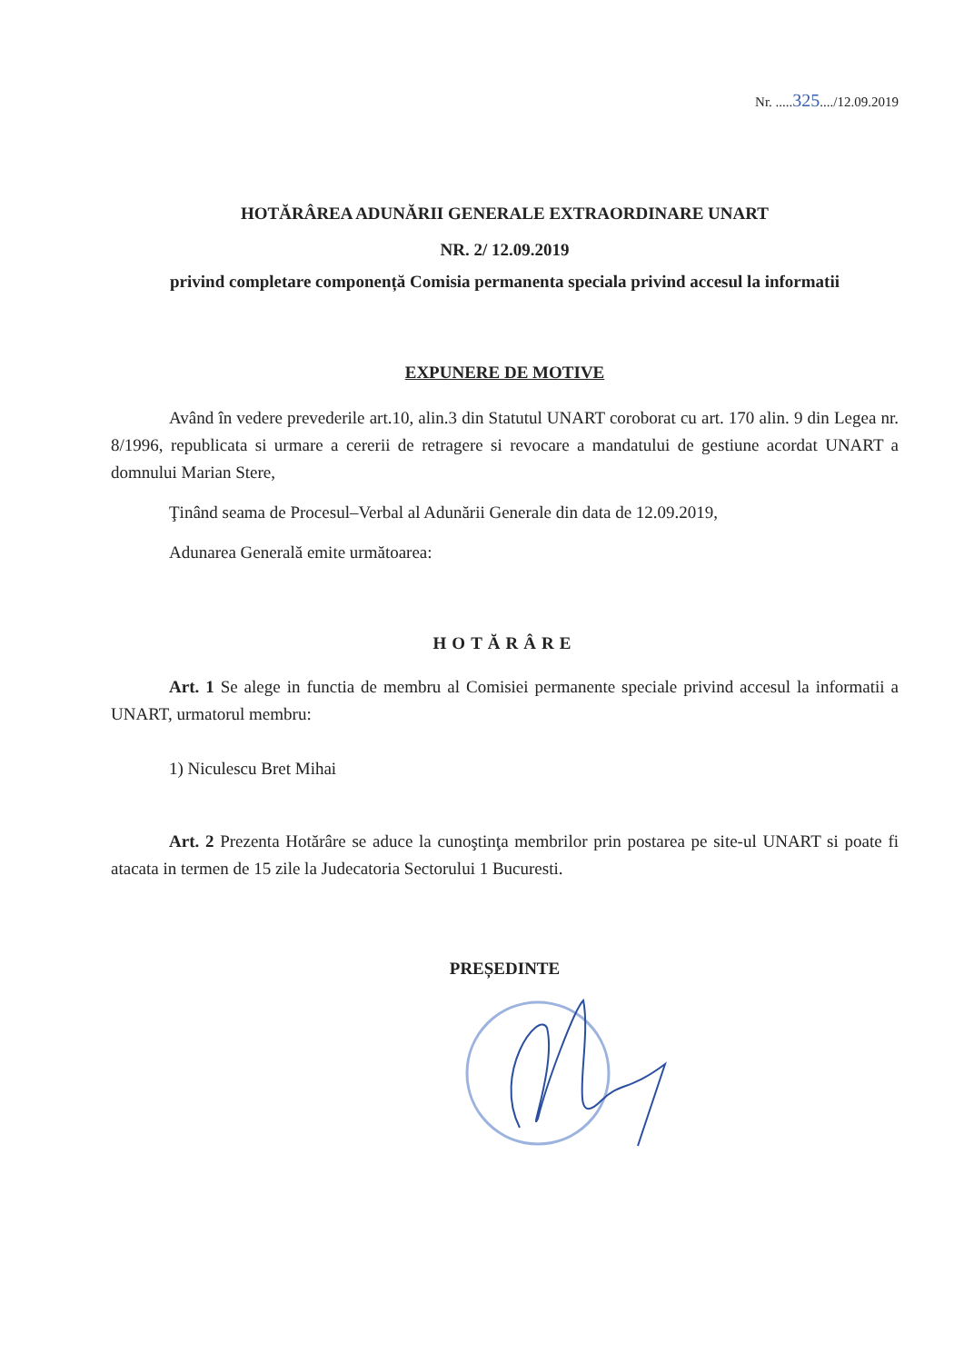Nr. .....325..../12.09.2019
HOTĂRÂREA ADUNĂRII GENERALE EXTRAORDINARE UNART
NR. 2/ 12.09.2019
privind completare componență Comisia permanenta speciala privind accesul la informatii
EXPUNERE DE MOTIVE
Având în vedere prevederile art.10, alin.3 din Statutul UNART coroborat cu art. 170 alin. 9 din Legea nr. 8/1996, republicata si urmare a cererii de retragere si revocare a mandatului de gestiune acordat UNART a domnului Marian Stere,
Ţinând seama de Procesul–Verbal al Adunării Generale din data de 12.09.2019,
Adunarea Generală emite următoarea:
HOTĂRÂRE
Art. 1 Se alege in functia de membru al Comisiei permanente speciale privind accesul la informatii a UNART, urmatorul membru:
1) Niculescu Bret Mihai
Art. 2 Prezenta Hotărâre se aduce la cunoştinţa membrilor prin postarea pe site-ul UNART si poate fi atacata in termen de 15 zile la Judecatoria Sectorului 1 Bucuresti.
PREȘEDINTE